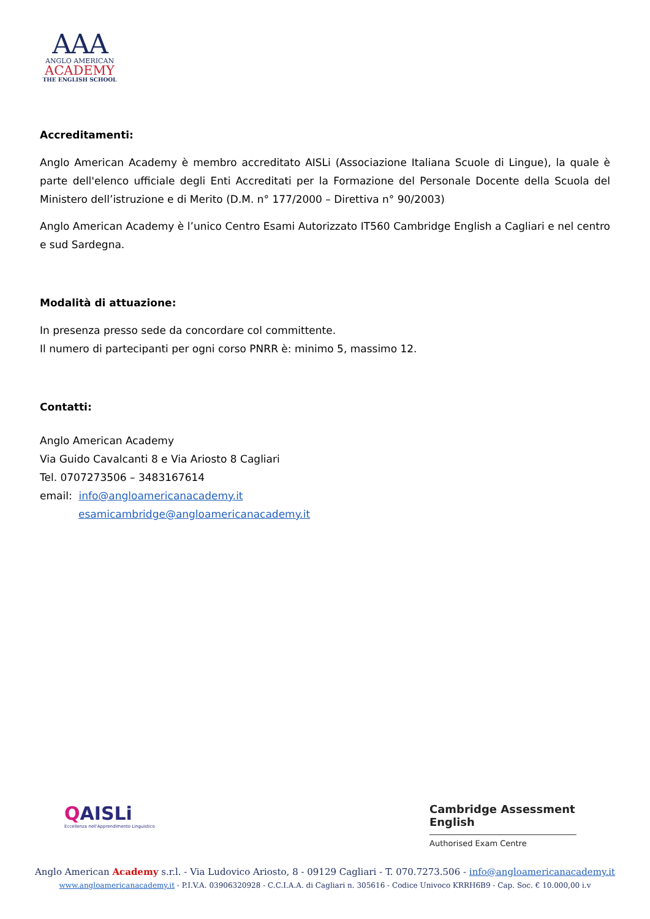AAA
ANGLO AMERICAN
ACADEMY
THE ENGLISH SCHOOL
Accreditamenti:
Anglo American Academy è membro accreditato AISLi (Associazione Italiana Scuole di Lingue), la quale è parte dell'elenco ufficiale degli Enti Accreditati per la Formazione del Personale Docente della Scuola del Ministero dell’istruzione e di Merito (D.M. n° 177/2000 – Direttiva n° 90/2003)
Anglo American Academy è l’unico Centro Esami Autorizzato IT560 Cambridge English a Cagliari e nel centro e sud Sardegna.
Modalità di attuazione:
In presenza presso sede da concordare col committente.
Il numero di partecipanti per ogni corso PNRR è: minimo 5, massimo 12.
Contatti:
Anglo American Academy
Via Guido Cavalcanti 8 e Via Ariosto 8 Cagliari
Tel. 0707273506 – 3483167614
email: info@angloamericanacademy.it
esamicambridge@angloamericanacademy.it
QAISLi
Eccellenza nell'Apprendimento Linguistico
Cambridge Assessment English
Authorised Exam Centre
Anglo American Academy s.r.l. - Via Ludovico Ariosto, 8 - 09129 Cagliari - T. 070.7273.506 - info@angloamericanacademy.it
www.angloamericanacademy.it - P.I.V.A. 03906320928 - C.C.I.A.A. di Cagliari n. 305616 - Codice Univoco KRRH6B9 - Cap. Soc. € 10.000,00 i.v